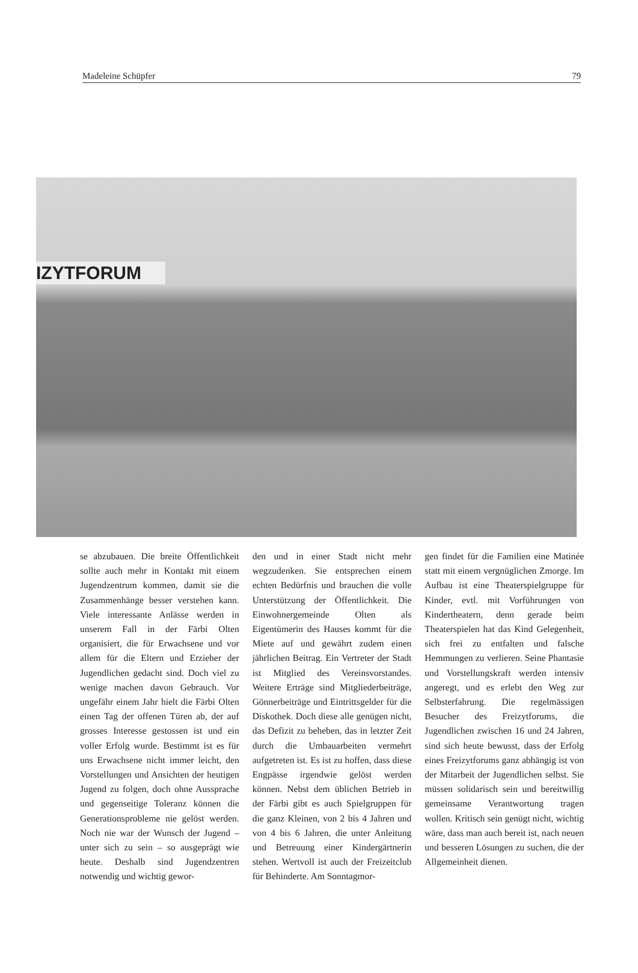Madeleine Schüpfer 79
IZYTFORUM
se abzubauen. Die breite Öffentlichkeit sollte auch mehr in Kontakt mit einem Jugendzentrum kommen, damit sie die Zusammenhänge besser verstehen kann. Viele interessante Anlässe werden in unserem Fall in der Färbi Olten organisiert, die für Erwachsene und vor allem für die Eltern und Erzieher der Jugendlichen gedacht sind. Doch viel zu wenige machen davon Gebrauch. Vor ungefähr einem Jahr hielt die Färbi Olten einen Tag der offenen Türen ab, der auf grosses Interesse gestossen ist und ein voller Erfolg wurde. Bestimmt ist es für uns Erwachsene nicht immer leicht, den Vorstellungen und Ansichten der heutigen Jugend zu folgen, doch ohne Aussprache und gegenseitige Toleranz können die Generationsprobleme nie gelöst werden. Noch nie war der Wunsch der Jugend – unter sich zu sein – so ausgeprägt wie heute. Deshalb sind Jugendzentren notwendig und wichtig gewor-
den und in einer Stadt nicht mehr wegzudenken. Sie entsprechen einem echten Bedürfnis und brauchen die volle Unterstützung der Öffentlichkeit. Die Einwohnergemeinde Olten als Eigentümerin des Hauses kommt für die Miete auf und gewährt zudem einen jährlichen Beitrag. Ein Vertreter der Stadt ist Mitglied des Vereinsvorstandes. Weitere Erträge sind Mitgliederbeiträge, Gönnerbeiträge und Eintrittsgelder für die Diskothek. Doch diese alle genügen nicht, das Defizit zu beheben, das in letzter Zeit durch die Umbauarbeiten vermehrt aufgetreten ist. Es ist zu hoffen, dass diese Engpässe irgendwie gelöst werden können. Nebst dem üblichen Betrieb in der Färbi gibt es auch Spielgruppen für die ganz Kleinen, von 2 bis 4 Jahren und von 4 bis 6 Jahren, die unter Anleitung und Betreuung einer Kindergärtnerin stehen. Wertvoll ist auch der Freizeitclub für Behinderte. Am Sonntagmor-
gen findet für die Familien eine Matinée statt mit einem vergnüglichen Zmorge. Im Aufbau ist eine Theaterspielgruppe für Kinder, evtl. mit Vorführungen von Kindertheatern, denn gerade beim Theaterspielen hat das Kind Gelegenheit, sich frei zu entfalten und falsche Hemmungen zu verlieren. Seine Phantasie und Vorstellungskraft werden intensiv angeregt, und es erlebt den Weg zur Selbsterfahrung. Die regelmässigen Besucher des Freizytforums, die Jugendlichen zwischen 16 und 24 Jahren, sind sich heute bewusst, dass der Erfolg eines Freizytforums ganz abhängig ist von der Mitarbeit der Jugendlichen selbst. Sie müssen solidarisch sein und bereitwillig gemeinsame Verantwortung tragen wollen. Kritisch sein genügt nicht, wichtig wäre, dass man auch bereit ist, nach neuen und besseren Lösungen zu suchen, die der Allgemeinheit dienen.